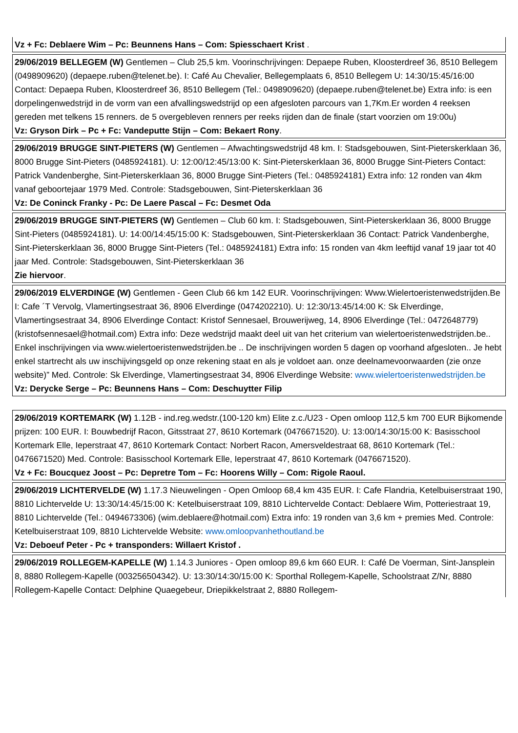| Vz + Fc: Deblaere Wim – Pc: Beunnens Hans – Com: Spiesschaert Krist . |
| 29/06/2019 BELLEGEM (W) Gentlemen – Club 25,5 km. Voorinschrijvingen: Depaepe Ruben, Kloosterdreef 36, 8510 Bellegem (0498909620) (depaepe.ruben@telenet.be). I: Café Au Chevalier, Bellegemplaats 6, 8510 Bellegem U: 14:30/15:45/16:00 Contact: Depaepa Ruben, Kloosterdreef 36, 8510 Bellegem (Tel.: 0498909620) (depaepe.ruben@telenet.be) Extra info: is een dorpelingenwedstrijd in de vorm van een afvallingswedstrijd op een afgesloten parcours van 1,7Km.Er worden 4 reeksen gereden met telkens 15 renners. de 5 overgebleven renners per reeks rijden dan de finale (start voorzien om 19:00u) Vz: Gryson Dirk – Pc + Fc: Vandeputte Stijn – Com: Bekaert Rony . |
| 29/06/2019 BRUGGE SINT-PIETERS (W) Gentlemen – Afwachtingswedstrijd 48 km. I: Stadsgebouwen, Sint-Pieterskerklaan 36, 8000 Brugge Sint-Pieters (0485924181). U: 12:00/12:45/13:00 K: Sint-Pieterskerklaan 36, 8000 Brugge Sint-Pieters Contact: Patrick Vandenberghe, Sint-Pieterskerklaan 36, 8000 Brugge Sint-Pieters (Tel.: 0485924181) Extra info: 12 ronden van 4km vanaf geboortejaar 1979 Med. Controle: Stadsgebouwen, Sint-Pieterskerklaan 36 Vz: De Coninck Franky - Pc: De Laere Pascal – Fc: Desmet Oda |
| 29/06/2019 BRUGGE SINT-PIETERS (W) Gentlemen – Club 60 km. I: Stadsgebouwen, Sint-Pieterskerklaan 36, 8000 Brugge Sint-Pieters (0485924181). U: 14:00/14:45/15:00 K: Stadsgebouwen, Sint-Pieterskerklaan 36 Contact: Patrick Vandenberghe, Sint-Pieterskerklaan 36, 8000 Brugge Sint-Pieters (Tel.: 0485924181) Extra info: 15 ronden van 4km leeftijd vanaf 19 jaar tot 40 jaar Med. Controle: Stadsgebouwen, Sint-Pieterskerklaan 36 Zie hiervoor . |
| 29/06/2019 ELVERDINGE (W) Gentlemen - Geen Club 66 km 142 EUR. Voorinschrijvingen: Www.Wielertoeristenwedstrijden.Be I: Cafe ´T Vervolg, Vlamertingsestraat 36, 8906 Elverdinge (0474202210). U: 12:30/13:45/14:00 K: Sk Elverdinge, Vlamertingsestraat 34, 8906 Elverdinge Contact: Kristof Sennesael, Brouwerijweg, 14, 8906 Elverdinge (Tel.: 0472648779) (kristofsennesael@hotmail.com) Extra info: Deze wedstrijd maakt deel uit van het criterium van wielertoeristenwedstrijden.be.. Enkel inschrijvingen via www.wielertoeristenwedstrijden.be .. De inschrijvingen worden 5 dagen op voorhand afgesloten.. Je hebt enkel startrecht als uw inschijvingsgeld op onze rekening staat en als je voldoet aan. onze deelnamevoorwaarden (zie onze website)” Med. Controle: Sk Elverdinge, Vlamertingsestraat 34, 8906 Elverdinge Website: www.wielertoeristenwedstrijden.be Vz: Derycke Serge – Pc: Beunnens Hans – Com: Deschuytter Filip |
| 29/06/2019 KORTEMARK (W) 1.12B - ind.reg.wedstr.(100-120 km) Elite z.c./U23 - Open omloop 112,5 km 700 EUR Bijkomende prijzen: 100 EUR. I: Bouwbedrijf Racon, Gitsstraat 27, 8610 Kortemark (0476671520). U: 13:00/14:30/15:00 K: Basisschool Kortemark Elle, Ieperstraat 47, 8610 Kortemark Contact: Norbert Racon, Amersveldestraat 68, 8610 Kortemark (Tel.: 0476671520) Med. Controle: Basisschool Kortemark Elle, Ieperstraat 47, 8610 Kortemark (0476671520). Vz + Fc: Boucquez Joost – Pc: Depretre Tom – Fc: Hoorens Willy – Com: Rigole Raoul. |
| 29/06/2019 LICHTERVELDE (W) 1.17.3 Nieuwelingen - Open Omloop 68,4 km 435 EUR. I: Cafe Flandria, Ketelbuiserstraat 190, 8810 Lichtervelde U: 13:30/14:45/15:00 K: Ketelbuiserstraat 109, 8810 Lichtervelde Contact: Deblaere Wim, Potteriestraat 19, 8810 Lichtervelde (Tel.: 0494673306) (wim.deblaere@hotmail.com) Extra info: 19 ronden van 3,6 km + premies Med. Controle: Ketelbuiserstraat 109, 8810 Lichtervelde Website: www.omloopvanhethoutland.be Vz: Deboeuf Peter - Pc + transponders: Willaert Kristof . |
| 29/06/2019 ROLLEGEM-KAPELLE (W) 1.14.3 Juniores - Open omloop 89,6 km 660 EUR. I: Café De Voerman, Sint-Jansplein 8, 8880 Rollegem-Kapelle (003256504342). U: 13:30/14:30/15:00 K: Sporthal Rollegem-Kapelle, Schoolstraat Z/Nr, 8880 Rollegem-Kapelle Contact: Delphine Quaegebeur, Driepikkelstraat 2, 8880 Rollegem- |